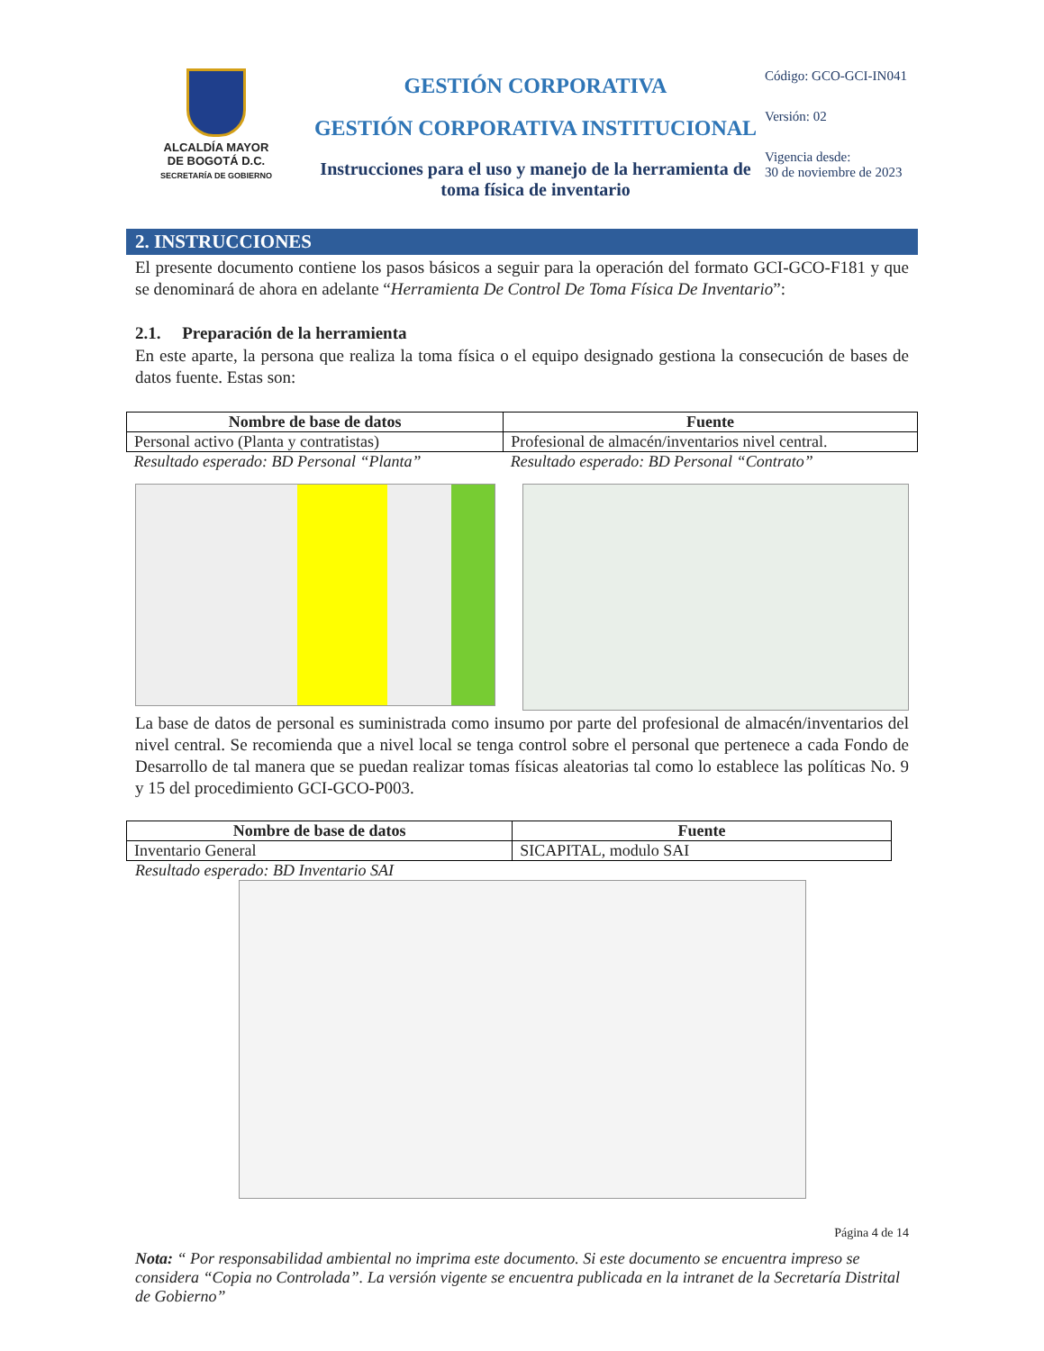ALCALDÍA MAYOR
DE BOGOTÁ D.C.
SECRETARÍA DE GOBIERNO
GESTIÓN CORPORATIVA
GESTIÓN CORPORATIVA INSTITUCIONAL
Instrucciones para el uso y manejo de la herramienta de toma física de inventario
Código: GCO-GCI-IN041
Versión: 02
Vigencia desde:
30 de noviembre de 2023
2. INSTRUCCIONES
El presente documento contiene los pasos básicos a seguir para la operación del formato GCI-GCO-F181 y que se denominará de ahora en adelante “Herramienta De Control De Toma Física De Inventario”:
2.1. Preparación de la herramienta
En este aparte, la persona que realiza la toma física o el equipo designado gestiona la consecución de bases de datos fuente. Estas son:
| Nombre de base de datos | Fuente |
| --- | --- |
| Personal activo (Planta y contratistas) | Profesional de almacén/inventarios nivel central. |
| Resultado esperado: BD Personal “Planta” | Resultado esperado: BD Personal “Contrato” |
La base de datos de personal es suministrada como insumo por parte del profesional de almacén/inventarios del nivel central. Se recomienda que a nivel local se tenga control sobre el personal que pertenece a cada Fondo de Desarrollo de tal manera que se puedan realizar tomas físicas aleatorias tal como lo establece las políticas No. 9 y 15 del procedimiento GCI-GCO-P003.
| Nombre de base de datos | Fuente |
| --- | --- |
| Inventario General | SICAPITAL, modulo SAI |
Resultado esperado: BD Inventario SAI
Página 4 de 14
Nota: “ Por responsabilidad ambiental no imprima este documento. Si este documento se encuentra impreso se considera “Copia no Controlada”. La versión vigente se encuentra publicada en la intranet de la Secretaría Distrital de Gobierno”